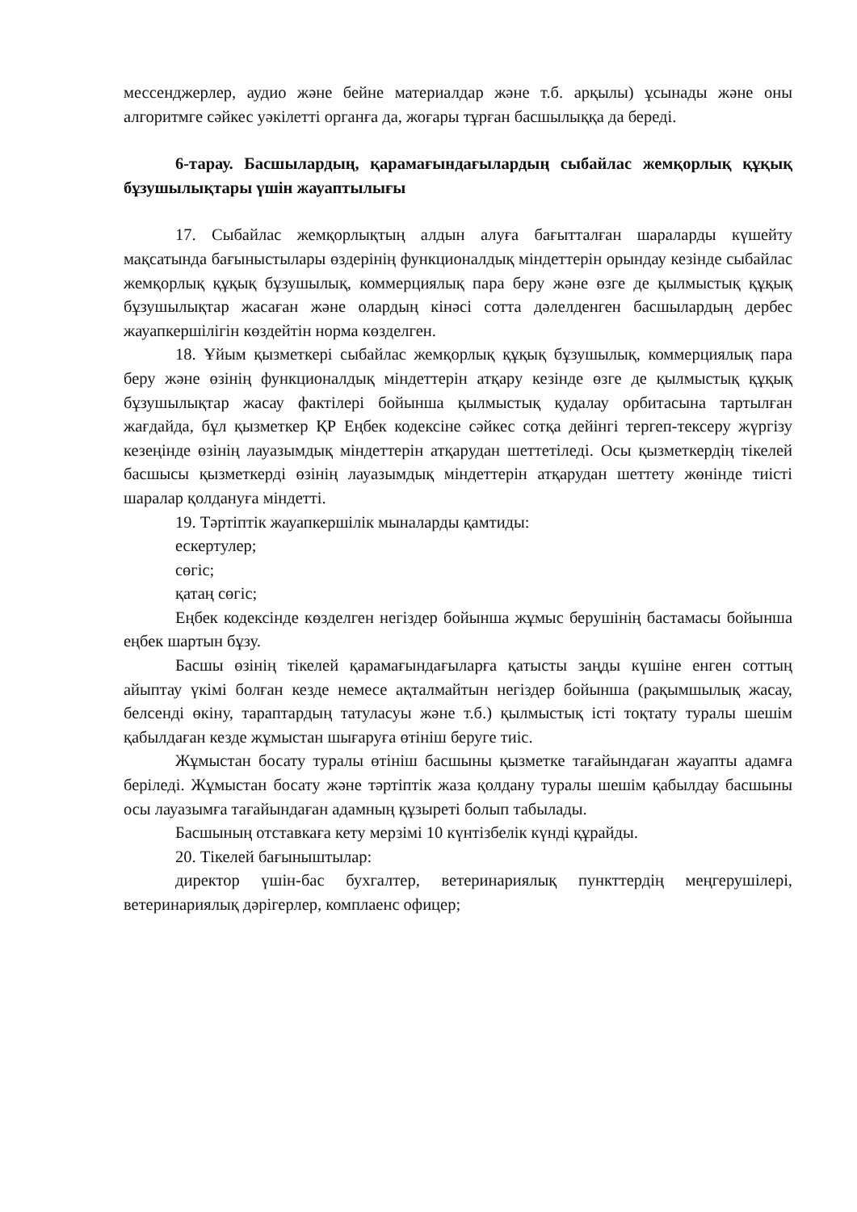мессенджерлер, аудио және бейне материалдар және т.б. арқылы) ұсынады және оны алгоритмге сәйкес уәкілетті органға да, жоғары тұрған басшылыққа да береді.
6-тарау. Басшылардың, қарамағындағылардың сыбайлас жемқорлық құқық бұзушылықтары үшін жауаптылығы
17. Сыбайлас жемқорлықтың алдын алуға бағытталған шараларды күшейту мақсатында бағыныстылары өздерінің функционалдық міндеттерін орындау кезінде сыбайлас жемқорлық құқық бұзушылық, коммерциялық пара беру және өзге де қылмыстық құқық бұзушылықтар жасаған және олардың кінәсі сотта дәлелденген басшылардың дербес жауапкершілігін көздейтін норма көзделген.
18. Ұйым қызметкері сыбайлас жемқорлық құқық бұзушылық, коммерциялық пара беру және өзінің функционалдық міндеттерін атқару кезінде өзге де қылмыстық құқық бұзушылықтар жасау фактілері бойынша қылмыстық қудалау орбитасына тартылған жағдайда, бұл қызметкер ҚР Еңбек кодексіне сәйкес сотқа дейінгі тергеп-тексеру жүргізу кезеңінде өзінің лауазымдық міндеттерін атқарудан шеттетіледі. Осы қызметкердің тікелей басшысы қызметкерді өзінің лауазымдық міндеттерін атқарудан шеттету жөнінде тиісті шаралар қолдануға міндетті.
19. Тәртіптік жауапкершілік мыналарды қамтиды:
ескертулер;
сөгіс;
қатаң сөгіс;
Еңбек кодексінде көзделген негіздер бойынша жұмыс берушінің бастамасы бойынша еңбек шартын бұзу.
Басшы өзінің тікелей қарамағындағыларға қатысты заңды күшіне енген соттың айыптау үкімі болған кезде немесе ақталмайтын негіздер бойынша (рақымшылық жасау, белсенді өкіну, тараптардың татуласуы және т.б.) қылмыстық істі тоқтату туралы шешім қабылдаған кезде жұмыстан шығаруға өтініш беруге тиіс.
Жұмыстан босату туралы өтініш басшыны қызметке тағайындаған жауапты адамға беріледі. Жұмыстан босату және тәртіптік жаза қолдану туралы шешім қабылдау басшыны осы лауазымға тағайындаған адамның құзыреті болып табылады.
Басшының отставкаға кету мерзімі 10 күнтізбелік күнді құрайды.
20. Тікелей бағыныштылар:
директор үшін-бас бухгалтер, ветеринариялық пункттердің меңгерушілері, ветеринариялық дәрігерлер, комплаенс офицер;